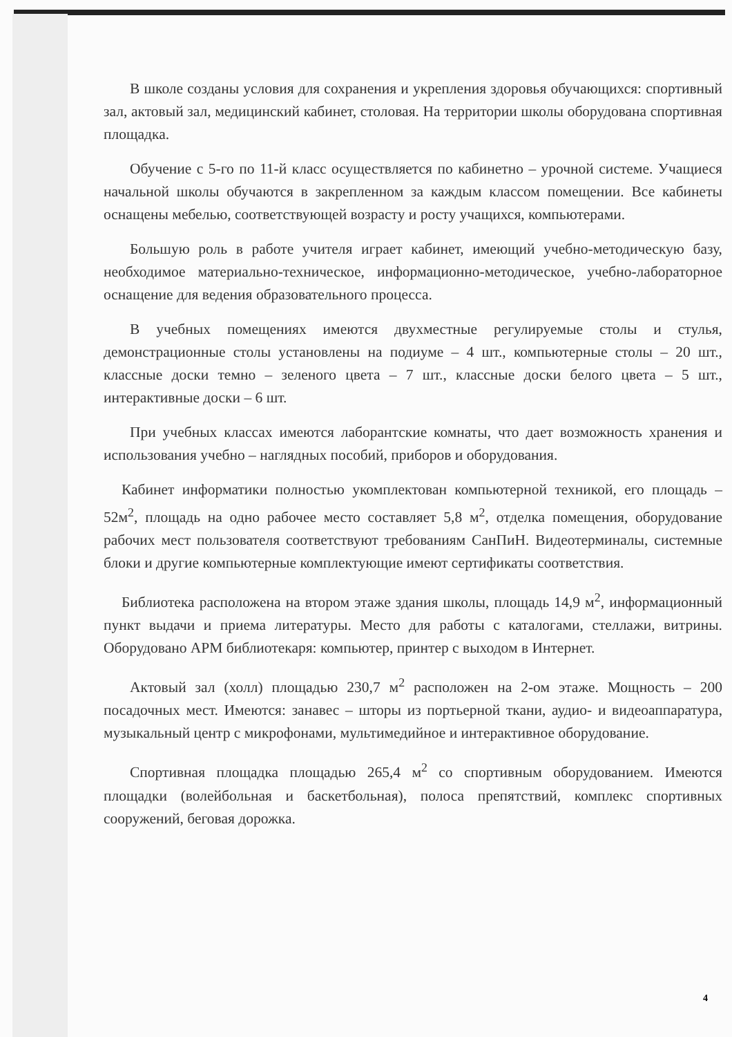В школе созданы условия для сохранения и укрепления здоровья обучающихся: спортивный зал, актовый зал, медицинский кабинет, столовая. На территории школы оборудована спортивная площадка.
Обучение с 5-го по 11-й класс осуществляется по кабинетно – урочной системе. Учащиеся начальной школы обучаются в закрепленном за каждым классом помещении. Все кабинеты оснащены мебелью, соответствующей возрасту и росту учащихся, компьютерами.
Большую роль в работе учителя играет кабинет, имеющий учебно-методическую базу, необходимое материально-техническое, информационно-методическое, учебно-лабораторное оснащение для ведения образовательного процесса.
В учебных помещениях имеются двухместные регулируемые столы и стулья, демонстрационные столы установлены на подиуме – 4 шт., компьютерные столы – 20 шт., классные доски темно – зеленого цвета – 7 шт., классные доски белого цвета – 5 шт., интерактивные доски – 6 шт.
При учебных классах имеются лаборантские комнаты, что дает возможность хранения и использования учебно – наглядных пособий, приборов и оборудования.
Кабинет информатики полностью укомплектован компьютерной техникой, его площадь – 52м<sup>2</sup>, площадь на одно рабочее место составляет 5,8 м<sup>2</sup>, отделка помещения, оборудование рабочих мест пользователя соответствуют требованиям СанПиН. Видеотерминалы, системные блоки и другие компьютерные комплектующие имеют сертификаты соответствия.
Библиотека расположена на втором этаже здания школы, площадь 14,9 м<sup>2</sup>, информационный пункт выдачи и приема литературы. Место для работы с каталогами, стеллажи, витрины. Оборудовано АРМ библиотекаря: компьютер, принтер с выходом в Интернет.
Актовый зал (холл) площадью 230,7 м<sup>2</sup> расположен на 2-ом этаже. Мощность – 200 посадочных мест. Имеются: занавес – шторы из портьерной ткани, аудио- и видеоаппаратура, музыкальный центр с микрофонами, мультимедийное и интерактивное оборудование.
Спортивная площадка площадью 265,4 м<sup>2</sup> со спортивным оборудованием. Имеются площадки (волейбольная и баскетбольная), полоса препятствий, комплекс спортивных сооружений, беговая дорожка.
4